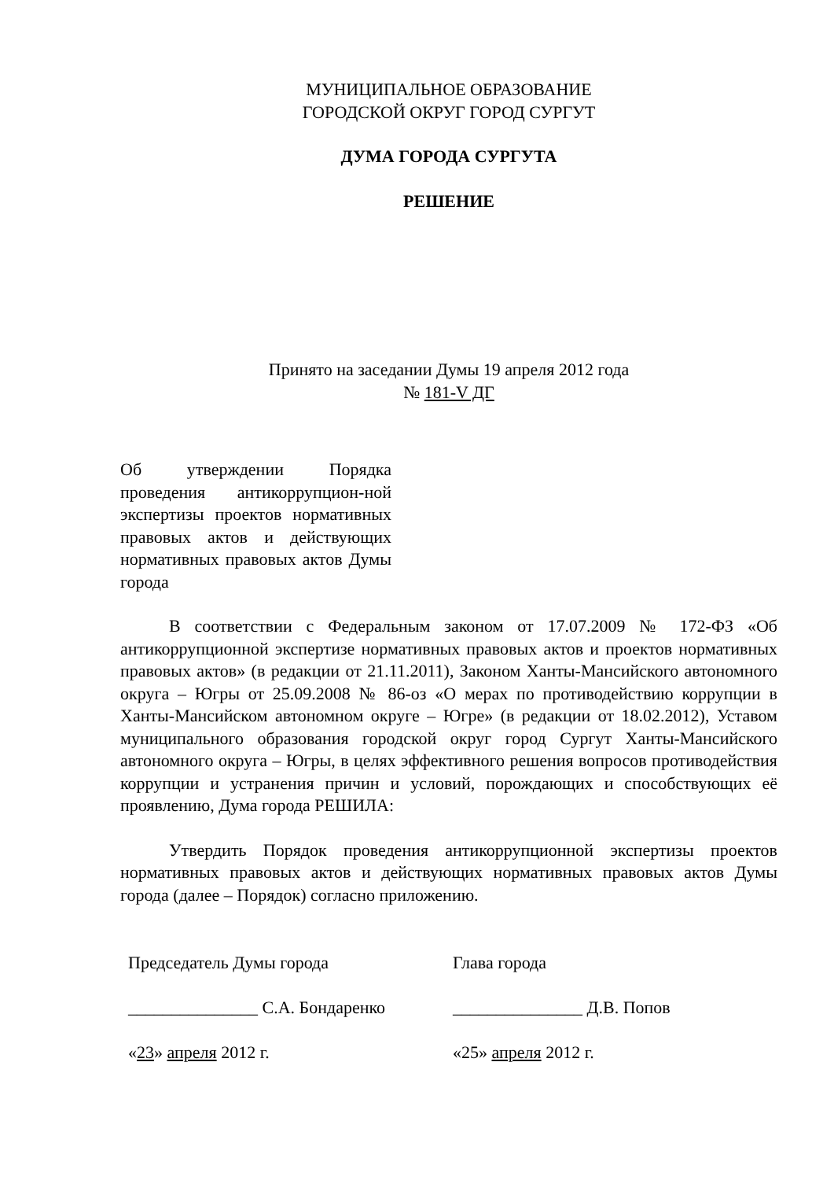МУНИЦИПАЛЬНОЕ ОБРАЗОВАНИЕ
ГОРОДСКОЙ ОКРУГ ГОРОД СУРГУТ
ДУМА ГОРОДА СУРГУТА
РЕШЕНИЕ
Принято на заседании Думы 19 апреля 2012 года
№ 181-V ДГ
Об утверждении Порядка проведения антикоррупцион-ной экспертизы проектов нормативных правовых актов и действующих нормативных правовых актов Думы города
В соответствии с Федеральным законом от 17.07.2009 № 172-ФЗ «Об антикоррупционной экспертизе нормативных правовых актов и проектов нормативных правовых актов» (в редакции от 21.11.2011), Законом Ханты-Мансийского автономного округа – Югры от 25.09.2008 № 86-оз «О мерах по противодействию коррупции в Ханты-Мансийском автономном округе – Югре» (в редакции от 18.02.2012), Уставом муниципального образования городской округ город Сургут Ханты-Мансийского автономного округа – Югры, в целях эффективного решения вопросов противодействия коррупции и устранения причин и условий, порождающих и способствующих её проявлению, Дума города РЕШИЛА:
Утвердить Порядок проведения антикоррупционной экспертизы проектов нормативных правовых актов и действующих нормативных правовых актов Думы города (далее – Порядок) согласно приложению.
Председатель Думы города
_______________ С.А. Бондаренко
«23» апреля 2012 г.
Глава города
_______________ Д.В. Попов
«25» апреля 2012 г.